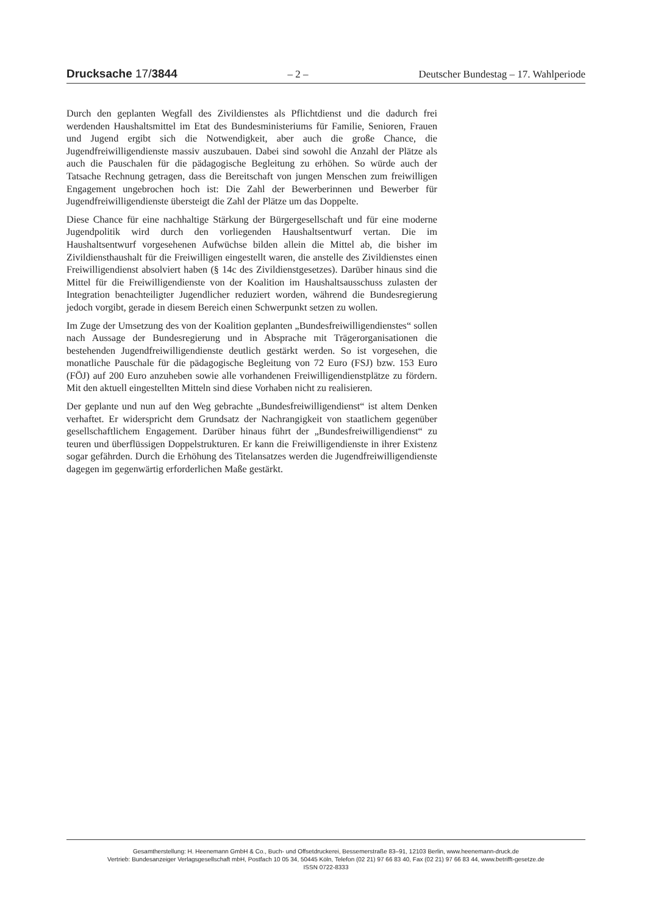Drucksache 17/3844 – 2 – Deutscher Bundestag – 17. Wahlperiode
Durch den geplanten Wegfall des Zivildienstes als Pflichtdienst und die dadurch frei werdenden Haushaltsmittel im Etat des Bundesministeriums für Familie, Senioren, Frauen und Jugend ergibt sich die Notwendigkeit, aber auch die große Chance, die Jugendfreiwilligendienste massiv auszubauen. Dabei sind sowohl die Anzahl der Plätze als auch die Pauschalen für die pädagogische Begleitung zu erhöhen. So würde auch der Tatsache Rechnung getragen, dass die Bereitschaft von jungen Menschen zum freiwilligen Engagement ungebrochen hoch ist: Die Zahl der Bewerberinnen und Bewerber für Jugendfreiwilligendienste übersteigt die Zahl der Plätze um das Doppelte.
Diese Chance für eine nachhaltige Stärkung der Bürgergesellschaft und für eine moderne Jugendpolitik wird durch den vorliegenden Haushaltsentwurf vertan. Die im Haushaltsentwurf vorgesehenen Aufwüchse bilden allein die Mittel ab, die bisher im Zivildiensthaushalt für die Freiwilligen eingestellt waren, die anstelle des Zivildienstes einen Freiwilligendienst absolviert haben (§ 14c des Zivildienstgesetzes). Darüber hinaus sind die Mittel für die Freiwilligendienste von der Koalition im Haushaltsausschuss zulasten der Integration benachteiligter Jugendlicher reduziert worden, während die Bundesregierung jedoch vorgibt, gerade in diesem Bereich einen Schwerpunkt setzen zu wollen.
Im Zuge der Umsetzung des von der Koalition geplanten „Bundesfreiwilligendienstes“ sollen nach Aussage der Bundesregierung und in Absprache mit Trägerorganisationen die bestehenden Jugendfreiwilligendienste deutlich gestärkt werden. So ist vorgesehen, die monatliche Pauschale für die pädagogische Begleitung von 72 Euro (FSJ) bzw. 153 Euro (FÖJ) auf 200 Euro anzuheben sowie alle vorhandenen Freiwilligendienstplätze zu fördern. Mit den aktuell eingestellten Mitteln sind diese Vorhaben nicht zu realisieren.
Der geplante und nun auf den Weg gebrachte „Bundesfreiwilligendienst“ ist altem Denken verhaftet. Er widerspricht dem Grundsatz der Nachrangigkeit von staatlichem gegenüber gesellschaftlichem Engagement. Darüber hinaus führt der „Bundesfreiwilligendienst“ zu teuren und überflüssigen Doppelstrukturen. Er kann die Freiwilligendienste in ihrer Existenz sogar gefährden. Durch die Erhöhung des Titelansatzes werden die Jugendfreiwilligendienste dagegen im gegenwärtig erforderlichen Maße gestärkt.
Gesamtherstellung: H. Heenemann GmbH & Co., Buch- und Offsetdruckerei, Bessemerstraße 83–91, 12103 Berlin, www.heenemann-druck.de
Vertrieb: Bundesanzeiger Verlagsgesellschaft mbH, Postfach 10 05 34, 50445 Köln, Telefon (02 21) 97 66 83 40, Fax (02 21) 97 66 83 44, www.betrifft-gesetze.de
ISSN 0722-8333